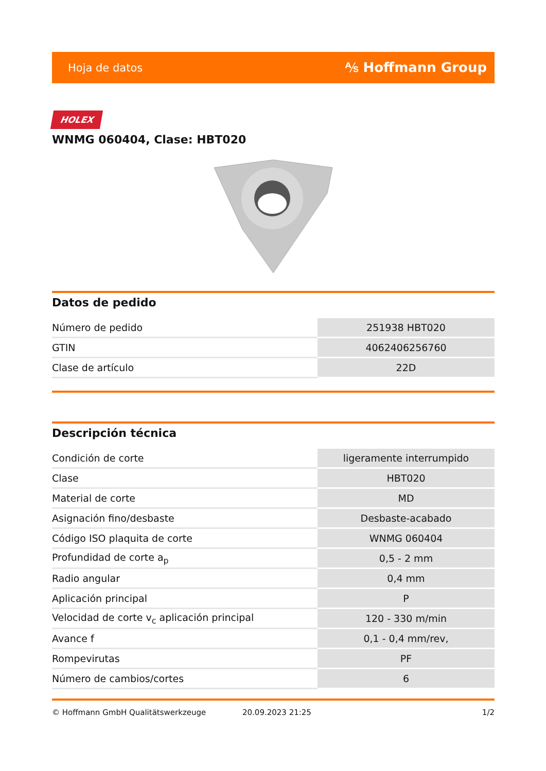Hoja de datos ⅍ Hoffmann Group
HOLEX
WNMG 060404, Clase: HBT020
Datos de pedido
| Número de pedido | 251938 HBT020 |
| GTIN | 4062406256760 |
| Clase de artículo | 22D |
Descripción técnica
| Condición de corte | ligeramente interrumpido |
| Clase | HBT020 |
| Material de corte | MD |
| Asignación fino/desbaste | Desbaste-acabado |
| Código ISO plaquita de corte | WNMG 060404 |
| Profundidad de corte a<sub>p</sub> | 0,5 - 2 mm |
| Radio angular | 0,4 mm |
| Aplicación principal | P |
| Velocidad de corte v<sub>c</sub> aplicación principal | 120 - 330 m/min |
| Avance f | 0,1 - 0,4 mm/rev, |
| Rompevirutas | PF |
| Número de cambios/cortes | 6 |
© Hoffmann GmbH Qualitätswerkzeuge 20.09.2023 21:25 1/2